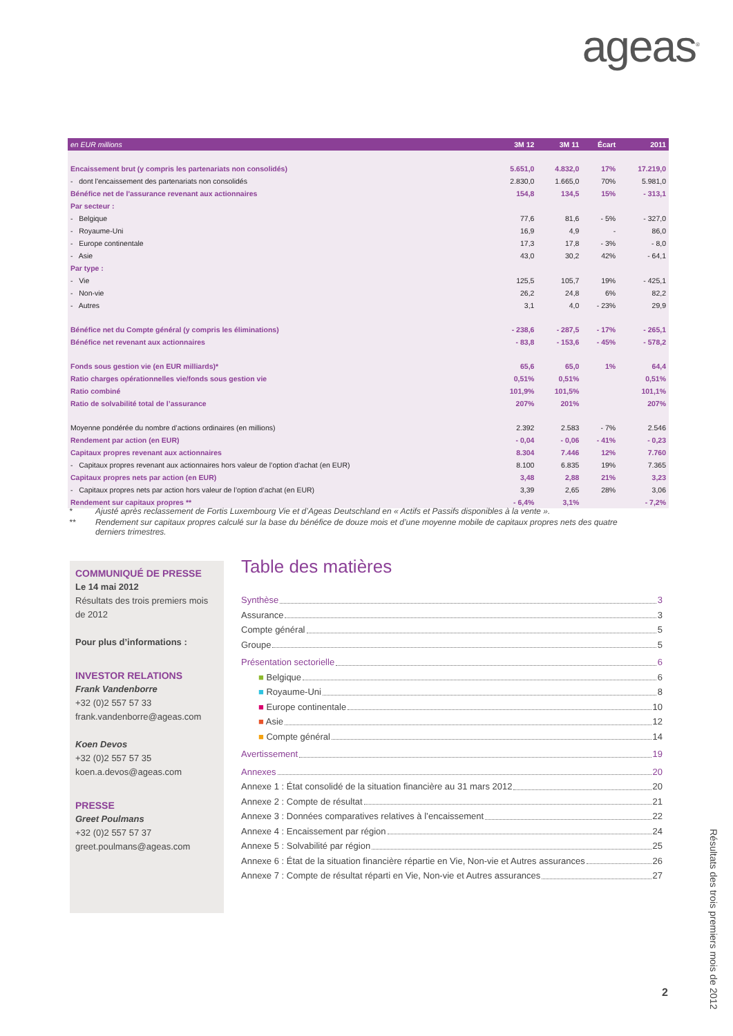ageas<sup>®</sup>
| en EUR millions | 3M 12 | 3M 11 | Écart | 2011 |
| --- | --- | --- | --- | --- |
| Encaissement brut (y compris les partenariats non consolidés) | 5.651,0 | 4.832,0 | 17% | 17.219,0 |
| - dont l'encaissement des partenariats non consolidés | 2.830,0 | 1.665,0 | 70% | 5.981,0 |
| Bénéfice net de l'assurance revenant aux actionnaires | 154,8 | 134,5 | 15% | - 313,1 |
| Par secteur : | | | | |
| - Belgique | 77,6 | 81,6 | - 5% | - 327,0 |
| - Royaume-Uni | 16,9 | 4,9 | - | 86,0 |
| - Europe continentale | 17,3 | 17,8 | - 3% | - 8,0 |
| - Asie | 43,0 | 30,2 | 42% | - 64,1 |
| Par type : | | | | |
| - Vie | 125,5 | 105,7 | 19% | - 425,1 |
| - Non-vie | 26,2 | 24,8 | 6% | 82,2 |
| - Autres | 3,1 | 4,0 | - 23% | 29,9 |
| Bénéfice net du Compte général (y compris les éliminations) | - 238,6 | - 287,5 | - 17% | - 265,1 |
| Bénéfice net revenant aux actionnaires | - 83,8 | - 153,6 | - 45% | - 578,2 |
| Fonds sous gestion vie (en EUR milliards)* | 65,6 | 65,0 | 1% | 64,4 |
| Ratio charges opérationnelles vie/fonds sous gestion vie | 0,51% | 0,51% | | 0,51% |
| Ratio combiné | 101,9% | 101,5% | | 101,1% |
| Ratio de solvabilité total de l’assurance | 207% | 201% | | 207% |
| Moyenne pondérée du nombre d’actions ordinaires (en millions) | 2.392 | 2.583 | - 7% | 2.546 |
| Rendement par action (en EUR) | - 0,04 | - 0,06 | - 41% | - 0,23 |
| Capitaux propres revenant aux actionnaires | 8.304 | 7.446 | 12% | 7.760 |
| - Capitaux propres revenant aux actionnaires hors valeur de l’option d’achat (en EUR) | 8.100 | 6.835 | 19% | 7.365 |
| Capitaux propres nets par action (en EUR) | 3,48 | 2,88 | 21% | 3,23 |
| - Capitaux propres nets par action hors valeur de l’option d’achat (en EUR) | 3,39 | 2,65 | 28% | 3,06 |
| Rendement sur capitaux propres ** | - 6,4% | 3,1% | | - 7,2% |
* Ajusté après reclassement de Fortis Luxembourg Vie et d’Ageas Deutschland en « Actifs et Passifs disponibles à la vente ».
** Rendement sur capitaux propres calculé sur la base du bénéfice de douze mois et d’une moyenne mobile de capitaux propres nets des quatre derniers trimestres.
COMMUNIQUÉ DE PRESSE
Le 14 mai 2012
Résultats des trois premiers mois de 2012
Pour plus d’informations :
INVESTOR RELATIONS
Frank Vandenborre
+32 (0)2 557 57 33
frank.vandenborre@ageas.com
Koen Devos
+32 (0)2 557 57 35
koen.a.devos@ageas.com
PRESSE
Greet Poulmans
+32 (0)2 557 57 37
greet.poulmans@ageas.com
Table des matières
Synthèse 3
Assurance 3
Compte général 5
Groupe 5
Présentation sectorielle 6
■ Belgique 6
■ Royaume-Uni 8
■ Europe continentale 10
■ Asie 12
■ Compte général 14
Avertissement 19
Annexes 20
Annexe 1 : État consolidé de la situation financière au 31 mars 2012 20
Annexe 2 : Compte de résultat 21
Annexe 3 : Données comparatives relatives à l’encaissement 22
Annexe 4 : Encaissement par région 24
Annexe 5 : Solvabilité par région 25
Annexe 6 : État de la situation financière répartie en Vie, Non-vie et Autres assurances 26
Annexe 7 : Compte de résultat réparti en Vie, Non-vie et Autres assurances 27
Résultats des trois premiers mois de 2012
2